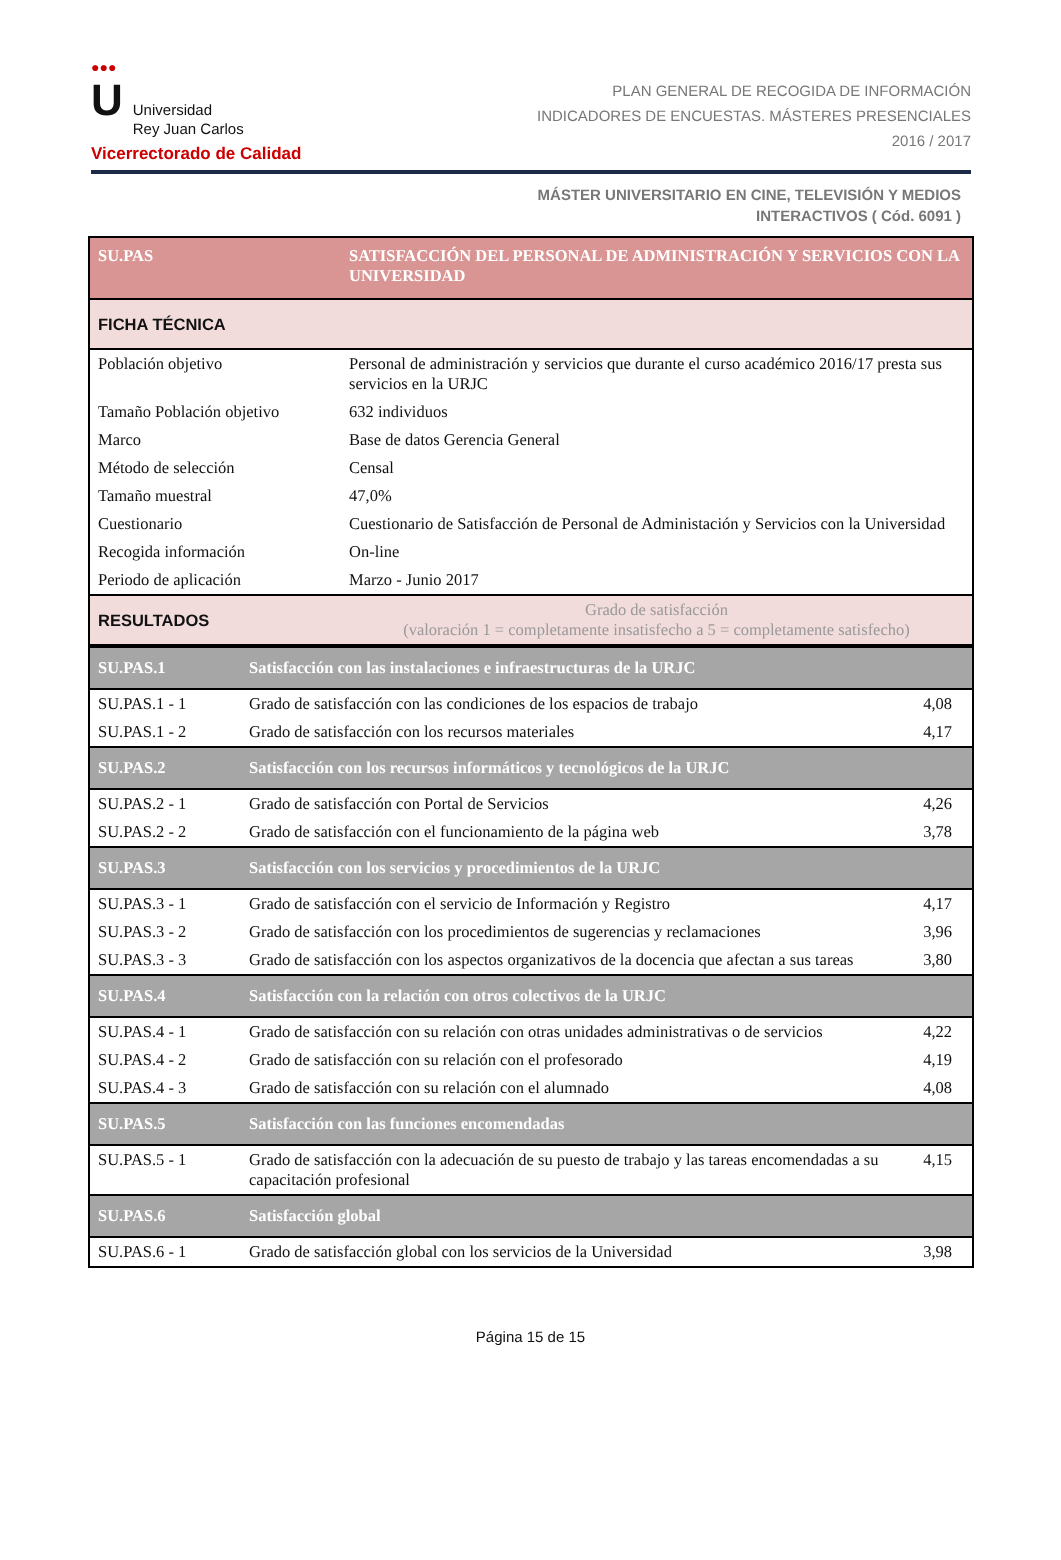●●●
U Universidad
Rey Juan Carlos
Vicerrectorado de Calidad
PLAN GENERAL DE RECOGIDA DE INFORMACIÓN
INDICADORES DE ENCUESTAS. MÁSTERES PRESENCIALES
2016 / 2017
MÁSTER UNIVERSITARIO EN CINE, TELEVISIÓN Y MEDIOS
INTERACTIVOS ( Cód. 6091 )
| SU.PAS | SATISFACCIÓN DEL PERSONAL DE ADMINISTRACIÓN Y SERVICIOS CON LA UNIVERSIDAD |
| FICHA TÉCNICA | |
| Población objetivo | Personal de administración y servicios que durante el curso académico 2016/17 presta sus servicios en la URJC |
| Tamaño Población objetivo | 632 individuos |
| Marco | Base de datos Gerencia General |
| Método de selección | Censal |
| Tamaño muestral | 47,0% |
| Cuestionario | Cuestionario de Satisfacción de Personal de Administación y Servicios con la Universidad |
| Recogida información | On-line |
| Periodo de aplicación | Marzo - Junio 2017 |
| RESULTADOS | Grado de satisfacción (valoración 1 = completamente insatisfecho a 5 = completamente satisfecho) |
| SU.PAS.1 | Satisfacción con las instalaciones e infraestructuras de la URJC | |
| SU.PAS.1 - 1 | Grado de satisfacción con las condiciones de los espacios de trabajo | 4,08 |
| SU.PAS.1 - 2 | Grado de satisfacción con los recursos materiales | 4,17 |
| SU.PAS.2 | Satisfacción con los recursos informáticos y tecnológicos de la URJC | |
| SU.PAS.2 - 1 | Grado de satisfacción con Portal de Servicios | 4,26 |
| SU.PAS.2 - 2 | Grado de satisfacción con el funcionamiento de la página web | 3,78 |
| SU.PAS.3 | Satisfacción con los servicios y procedimientos de la URJC | |
| SU.PAS.3 - 1 | Grado de satisfacción con el servicio de Información y Registro | 4,17 |
| SU.PAS.3 - 2 | Grado de satisfacción con los procedimientos de sugerencias y reclamaciones | 3,96 |
| SU.PAS.3 - 3 | Grado de satisfacción con los aspectos organizativos de la docencia que afectan a sus tareas | 3,80 |
| SU.PAS.4 | Satisfacción con la relación con otros colectivos de la URJC | |
| SU.PAS.4 - 1 | Grado de satisfacción con su relación con otras unidades administrativas o de servicios | 4,22 |
| SU.PAS.4 - 2 | Grado de satisfacción con su relación con el profesorado | 4,19 |
| SU.PAS.4 - 3 | Grado de satisfacción con su relación con el alumnado | 4,08 |
| SU.PAS.5 | Satisfacción con las funciones encomendadas | |
| SU.PAS.5 - 1 | Grado de satisfacción con la adecuación de su puesto de trabajo y las tareas encomendadas a su capacitación profesional | 4,15 |
| SU.PAS.6 | Satisfacción global | |
| SU.PAS.6 - 1 | Grado de satisfacción global con los servicios de la Universidad | 3,98 |
Página 15 de 15